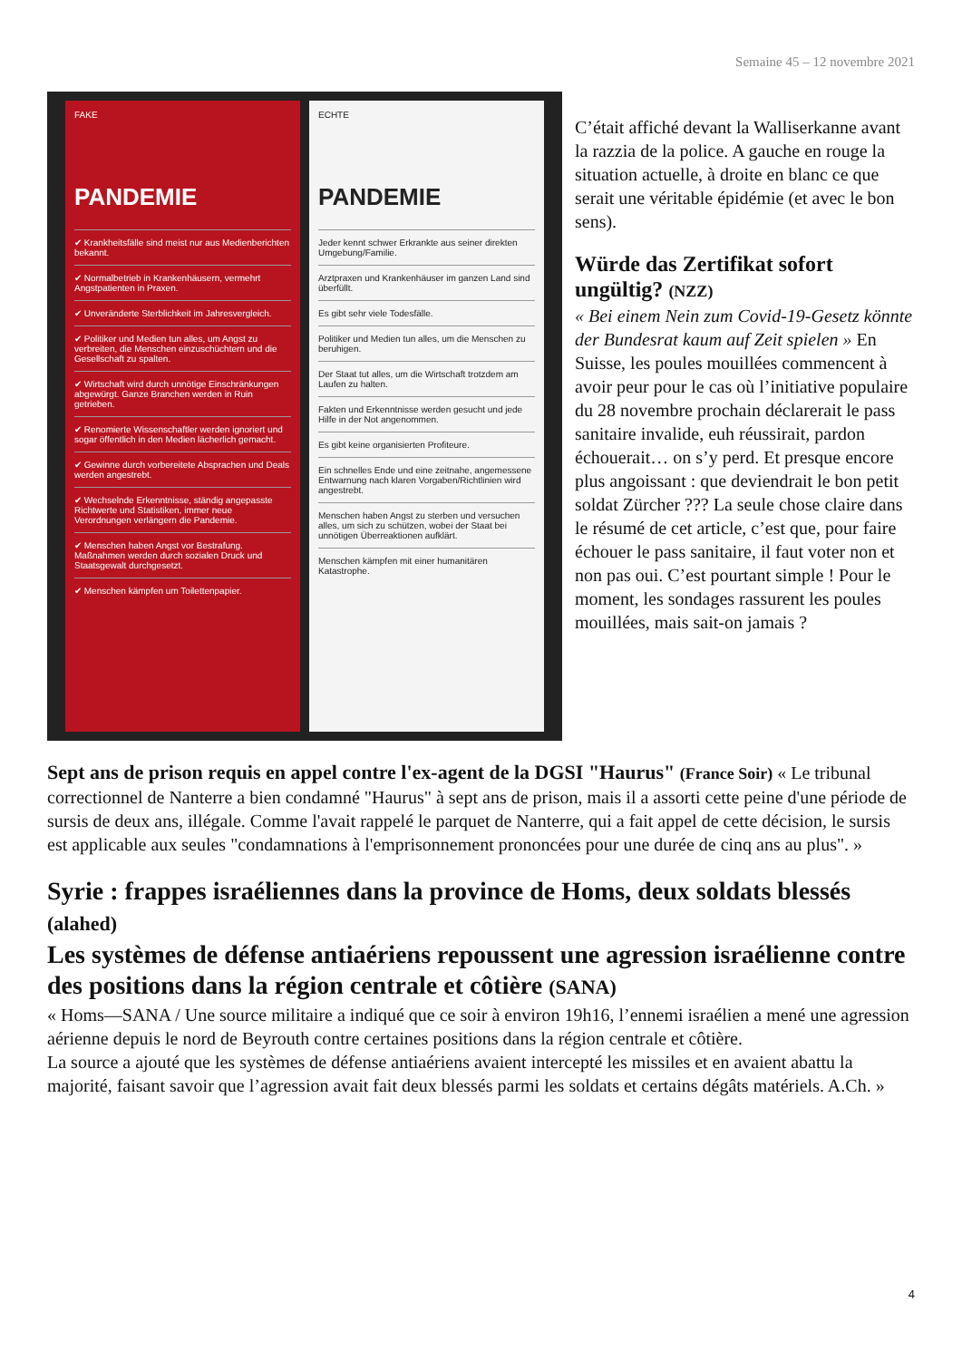Semaine 45 – 12 novembre 2021
FAKE
PANDEMIE
✔ Krankheitsfälle sind meist nur aus Medienberichten bekannt.
✔ Normalbetrieb in Krankenhäusern, vermehrt Angstpatienten in Praxen.
✔ Unveränderte Sterblichkeit im Jahresvergleich.
✔ Politiker und Medien tun alles, um Angst zu verbreiten, die Menschen einzuschüchtern und die Gesellschaft zu spalten.
✔ Wirtschaft wird durch unnötige Einschränkungen abgewürgt. Ganze Branchen werden in Ruin getrieben.
✔ Renomierte Wissenschaftler werden ignoriert und sogar öffentlich in den Medien lächerlich gemacht.
✔ Gewinne durch vorbereitete Absprachen und Deals werden angestrebt.
✔ Wechselnde Erkenntnisse, ständig angepasste Richtwerte und Statistiken, immer neue Verordnungen verlängern die Pandemie.
✔ Menschen haben Angst vor Bestrafung. Maßnahmen werden durch sozialen Druck und Staatsgewalt durchgesetzt.
✔ Menschen kämpfen um Toilettenpapier.
ECHTE
PANDEMIE
Jeder kennt schwer Erkrankte aus seiner direkten Umgebung/Familie.
Arztpraxen und Krankenhäuser im ganzen Land sind überfüllt.
Es gibt sehr viele Todesfälle.
Politiker und Medien tun alles, um die Menschen zu beruhigen.
Der Staat tut alles, um die Wirtschaft trotzdem am Laufen zu halten.
Fakten und Erkenntnisse werden gesucht und jede Hilfe in der Not angenommen.
Es gibt keine organisierten Profiteure.
Ein schnelles Ende und eine zeitnahe, angemessene Entwarnung nach klaren Vorgaben/Richtlinien wird angestrebt.
Menschen haben Angst zu sterben und versuchen alles, um sich zu schützen, wobei der Staat bei unnötigen Überreaktionen aufklärt.
Menschen kämpfen mit einer humanitären Katastrophe.
C’était affiché devant la Walliserkanne avant la razzia de la police. A gauche en rouge la situation actuelle, à droite en blanc ce que serait une véritable épidémie (et avec le bon sens).
Würde das Zertifikat sofort ungültig? (NZZ)
« Bei einem Nein zum Covid-19-Gesetz könnte der Bundesrat kaum auf Zeit spielen » En Suisse, les poules mouillées commencent à avoir peur pour le cas où l’initiative populaire du 28 novembre prochain déclarerait le pass sanitaire invalide, euh réussirait, pardon échouerait… on s’y perd. Et presque encore plus angoissant : que deviendrait le bon petit soldat Zürcher ??? La seule chose claire dans le résumé de cet article, c’est que, pour faire échouer le pass sanitaire, il faut voter non et non pas oui. C’est pourtant simple ! Pour le moment, les sondages rassurent les poules mouillées, mais sait-on jamais ?
Sept ans de prison requis en appel contre l'ex-agent de la DGSI "Haurus" (France Soir) « Le tribunal correctionnel de Nanterre a bien condamné "Haurus" à sept ans de prison, mais il a assorti cette peine d'une période de sursis de deux ans, illégale. Comme l'avait rappelé le parquet de Nanterre, qui a fait appel de cette décision, le sursis est applicable aux seules "condamnations à l'emprisonnement prononcées pour une durée de cinq ans au plus". »
Syrie : frappes israéliennes dans la province de Homs, deux soldats blessés (alahed)
Les systèmes de défense antiaériens repoussent une agression israélienne contre des positions dans la région centrale et côtière (SANA)
« Homs—SANA / Une source militaire a indiqué que ce soir à environ 19h16, l’ennemi israélien a mené une agression aérienne depuis le nord de Beyrouth contre certaines positions dans la région centrale et côtière.
La source a ajouté que les systèmes de défense antiaériens avaient intercepté les missiles et en avaient abattu la majorité, faisant savoir que l’agression avait fait deux blessés parmi les soldats et certains dégâts matériels. A.Ch. »
4